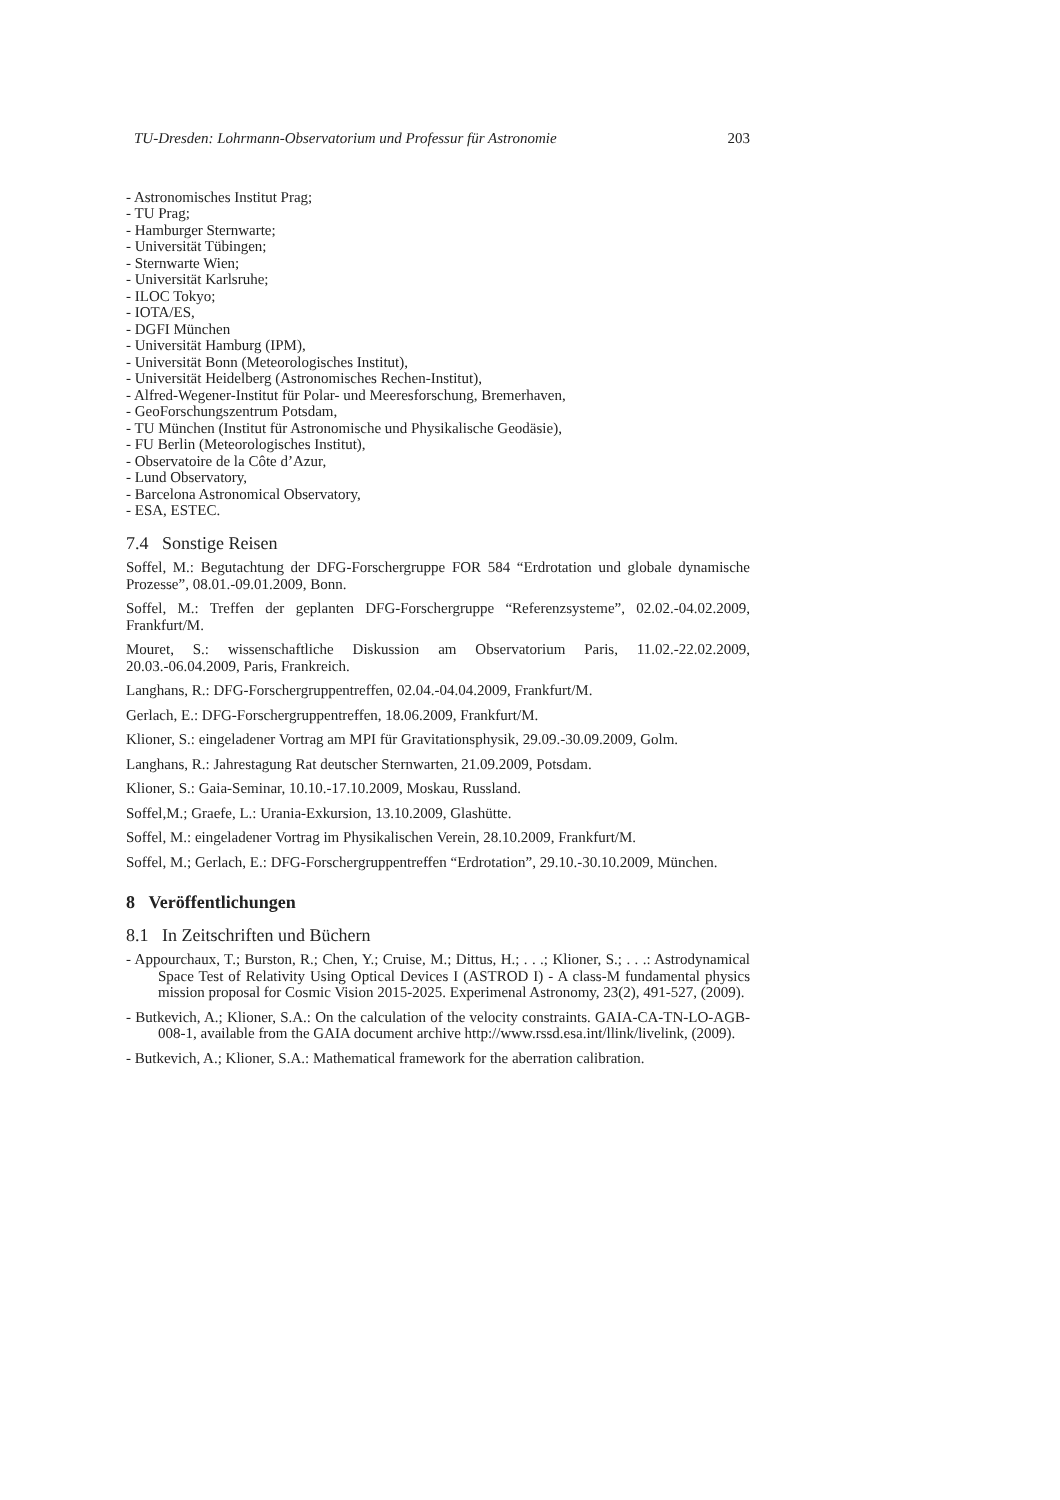TU-Dresden: Lohrmann-Observatorium und Professur für Astronomie 203
- Astronomisches Institut Prag;
- TU Prag;
- Hamburger Sternwarte;
- Universität Tübingen;
- Sternwarte Wien;
- Universität Karlsruhe;
- ILOC Tokyo;
- IOTA/ES,
- DGFI München
- Universität Hamburg (IPM),
- Universität Bonn (Meteorologisches Institut),
- Universität Heidelberg (Astronomisches Rechen-Institut),
- Alfred-Wegener-Institut für Polar- und Meeresforschung, Bremerhaven,
- GeoForschungszentrum Potsdam,
- TU München (Institut für Astronomische und Physikalische Geodäsie),
- FU Berlin (Meteorologisches Institut),
- Observatoire de la Côte d’Azur,
- Lund Observatory,
- Barcelona Astronomical Observatory,
- ESA, ESTEC.
7.4 Sonstige Reisen
Soffel, M.: Begutachtung der DFG-Forschergruppe FOR 584 “Erdrotation und globale dynamische Prozesse”, 08.01.-09.01.2009, Bonn.
Soffel, M.: Treffen der geplanten DFG-Forschergruppe “Referenzsysteme”, 02.02.-04.02.2009, Frankfurt/M.
Mouret, S.: wissenschaftliche Diskussion am Observatorium Paris, 11.02.-22.02.2009, 20.03.-06.04.2009, Paris, Frankreich.
Langhans, R.: DFG-Forschergruppentreffen, 02.04.-04.04.2009, Frankfurt/M.
Gerlach, E.: DFG-Forschergruppentreffen, 18.06.2009, Frankfurt/M.
Klioner, S.: eingeladener Vortrag am MPI für Gravitationsphysik, 29.09.-30.09.2009, Golm.
Langhans, R.: Jahrestagung Rat deutscher Sternwarten, 21.09.2009, Potsdam.
Klioner, S.: Gaia-Seminar, 10.10.-17.10.2009, Moskau, Russland.
Soffel,M.; Graefe, L.: Urania-Exkursion, 13.10.2009, Glashütte.
Soffel, M.: eingeladener Vortrag im Physikalischen Verein, 28.10.2009, Frankfurt/M.
Soffel, M.; Gerlach, E.: DFG-Forschergruppentreffen “Erdrotation”, 29.10.-30.10.2009, München.
8 Veröffentlichungen
8.1 In Zeitschriften und Büchern
- Appourchaux, T.; Burston, R.; Chen, Y.; Cruise, M.; Dittus, H.; . . .; Klioner, S.; . . .: Astrodynamical Space Test of Relativity Using Optical Devices I (ASTROD I) - A class-M fundamental physics mission proposal for Cosmic Vision 2015-2025. Experimenal Astronomy, 23(2), 491-527, (2009).
- Butkevich, A.; Klioner, S.A.: On the calculation of the velocity constraints. GAIA-CA-TN-LO-AGB-008-1, available from the GAIA document archive http://www.rssd.esa.int/llink/livelink, (2009).
- Butkevich, A.; Klioner, S.A.: Mathematical framework for the aberration calibration.